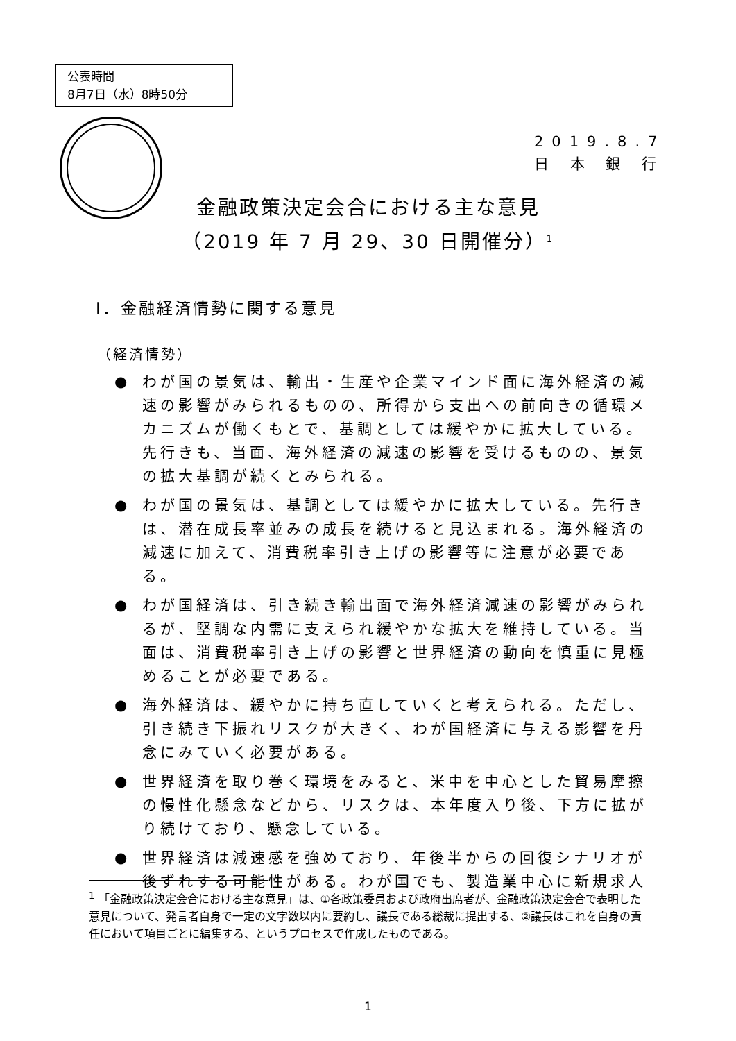公表時間
8月7日（水）8時50分
2019.8.7
日 本 銀 行
金融政策決定会合における主な意見
（2019 年 7 月 29、30 日開催分）<sup>1</sup>
Ⅰ．金融経済情勢に関する意見
（経済情勢）
● わが国の景気は、輸出・生産や企業マインド面に海外経済の減速の影響がみられるものの、所得から支出への前向きの循環メカニズムが働くもとで、基調としては緩やかに拡大している。先行きも、当面、海外経済の減速の影響を受けるものの、景気の拡大基調が続くとみられる。
● わが国の景気は、基調としては緩やかに拡大している。先行きは、潜在成長率並みの成長を続けると見込まれる。海外経済の減速に加えて、消費税率引き上げの影響等に注意が必要である。
● わが国経済は、引き続き輸出面で海外経済減速の影響がみられるが、堅調な内需に支えられ緩やかな拡大を維持している。当面は、消費税率引き上げの影響と世界経済の動向を慎重に見極めることが必要である。
● 海外経済は、緩やかに持ち直していくと考えられる。ただし、引き続き下振れリスクが大きく、わが国経済に与える影響を丹念にみていく必要がある。
● 世界経済を取り巻く環境をみると、米中を中心とした貿易摩擦の慢性化懸念などから、リスクは、本年度入り後、下方に拡がり続けており、懸念している。
● 世界経済は減速感を強めており、年後半からの回復シナリオが後ずれする可能性がある。わが国でも、製造業中心に新規求人
<sup>1</sup> 「金融政策決定会合における主な意見」は、①各政策委員および政府出席者が、金融政策決定会合で表明した意見について、発言者自身で一定の文字数以内に要約し、議長である総裁に提出する、②議長はこれを自身の責任において項目ごとに編集する、というプロセスで作成したものである。
1